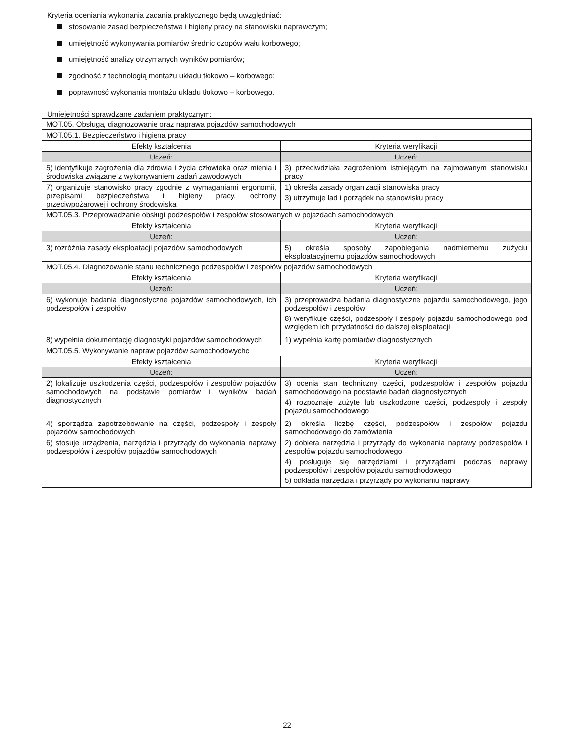Kryteria oceniania wykonania zadania praktycznego będą uwzględniać:
stosowanie zasad bezpieczeństwa i higieny pracy na stanowisku naprawczym;
umiejętność wykonywania pomiarów średnic czopów wału korbowego;
umiejętność analizy otrzymanych wyników pomiarów;
zgodność z technologią montażu układu tłokowo – korbowego;
poprawność wykonania montażu układu tłokowo – korbowego.
Umiejętności sprawdzane zadaniem praktycznym:
| MOT.05. Obsługa, diagnozowanie oraz naprawa pojazdów samochodowych | |
| MOT.05.1. Bezpieczeństwo i higiena pracy | |
| Efekty kształcenia | Kryteria weryfikacji |
| Uczeń: | Uczeń: |
| 5) identyfikuje zagrożenia dla zdrowia i życia człowieka oraz mienia i środowiska związane z wykonywaniem zadań zawodowych | 3) przeciwdziała zagrożeniom istniejącym na zajmowanym stanowisku pracy |
| 7) organizuje stanowisko pracy zgodnie z wymaganiami ergonomii, przepisami bezpieczeństwa i higieny pracy, ochrony przeciwpożarowej i ochrony środowiska | 1) określa zasady organizacji stanowiska pracy 3) utrzymuje ład i porządek na stanowisku pracy |
| MOT.05.3. Przeprowadzanie obsługi podzespołów i zespołów stosowanych w pojazdach samochodowych | |
| Efekty kształcenia | Kryteria weryfikacji |
| Uczeń: | Uczeń: |
| 3) rozróżnia zasady eksploatacji pojazdów samochodowych | 5) określa sposoby zapobiegania nadmiernemu zużyciu eksploatacyjnemu pojazdów samochodowych |
| MOT.05.4. Diagnozowanie stanu technicznego podzespołów i zespołów pojazdów samochodowych | |
| Efekty kształcenia | Kryteria weryfikacji |
| Uczeń: | Uczeń: |
| 6) wykonuje badania diagnostyczne pojazdów samochodowych, ich podzespołów i zespołów | 3) przeprowadza badania diagnostyczne pojazdu samochodowego, jego podzespołów i zespołów 8) weryfikuje części, podzespoły i zespoły pojazdu samochodowego pod względem ich przydatności do dalszej eksploatacji |
| 8) wypełnia dokumentację diagnostyki pojazdów samochodowych | 1) wypełnia kartę pomiarów diagnostycznych |
| MOT.05.5. Wykonywanie napraw pojazdów samochodowychc | |
| Efekty kształcenia | Kryteria weryfikacji |
| Uczeń: | Uczeń: |
| 2) lokalizuje uszkodzenia części, podzespołów i zespołów pojazdów samochodowych na podstawie pomiarów i wyników badań diagnostycznych | 3) ocenia stan techniczny części, podzespołów i zespołów pojazdu samochodowego na podstawie badań diagnostycznych 4) rozpoznaje zużyte lub uszkodzone części, podzespoły i zespoły pojazdu samochodowego |
| 4) sporządza zapotrzebowanie na części, podzespoły i zespoły pojazdów samochodowych | 2) określa liczbę części, podzespołów i zespołów pojazdu samochodowego do zamówienia |
| 6) stosuje urządzenia, narzędzia i przyrządy do wykonania naprawy podzespołów i zespołów pojazdów samochodowych | 2) dobiera narzędzia i przyrządy do wykonania naprawy podzespołów i zespołów pojazdu samochodowego 4) posługuje się narzędziami i przyrządami podczas naprawy podzespołów i zespołów pojazdu samochodowego 5) odkłada narzędzia i przyrządy po wykonaniu naprawy |
22